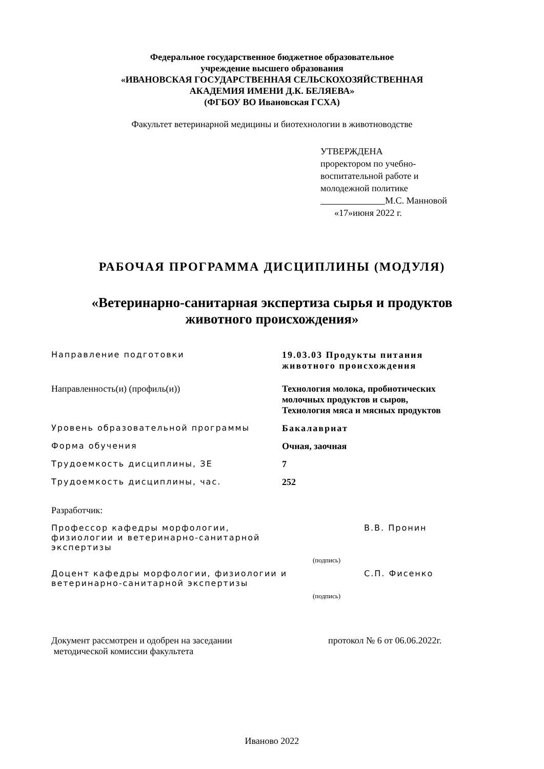Федеральное государственное бюджетное образовательное
учреждение высшего образования
«ИВАНОВСКАЯ ГОСУДАРСТВЕННАЯ СЕЛЬСКОХОЗЯЙСТВЕННАЯ
АКАДЕМИЯ ИМЕНИ Д.К. БЕЛЯЕВА»
(ФГБОУ ВО Ивановская ГСХА)
Факультет ветеринарной медицины и биотехнологии в животноводстве
УТВЕРЖДЕНА
проректором по учебно-
воспитательной работе и
молодежной политике
М.С. Манновой
«17»июня 2022 г.
РАБОЧАЯ ПРОГРАММА ДИСЦИПЛИНЫ (МОДУЛЯ)
«Ветеринарно-санитарная экспертиза сырья и продуктов
животного происхождения»
| Направление подготовки | 19.03.03 Продукты питания животного происхождения |
| Направленность(и) (профиль(и)) | Технология молока, пробиотических молочных продуктов и сыров, Технология мяса и мясных продуктов |
| Уровень образовательной программы | Бакалавриат |
| Форма обучения | Очная, заочная |
| Трудоемкость дисциплины, ЗЕ | 7 |
| Трудоемкость дисциплины, час. | 252 |
Разработчик:
| Профессор кафедры морфологии, физиологии и ветеринарно-санитарной экспертизы | | В.В. Пронин |
| | (подпись) | |
| Доцент кафедры морфологии, физиологии и ветеринарно-санитарной экспертизы | | С.П. Фисенко |
| | (подпись) | |
| Документ рассмотрен и одобрен на заседании методической комиссии факультета | протокол № 6 от 06.06.2022г. |
Иваново 2022